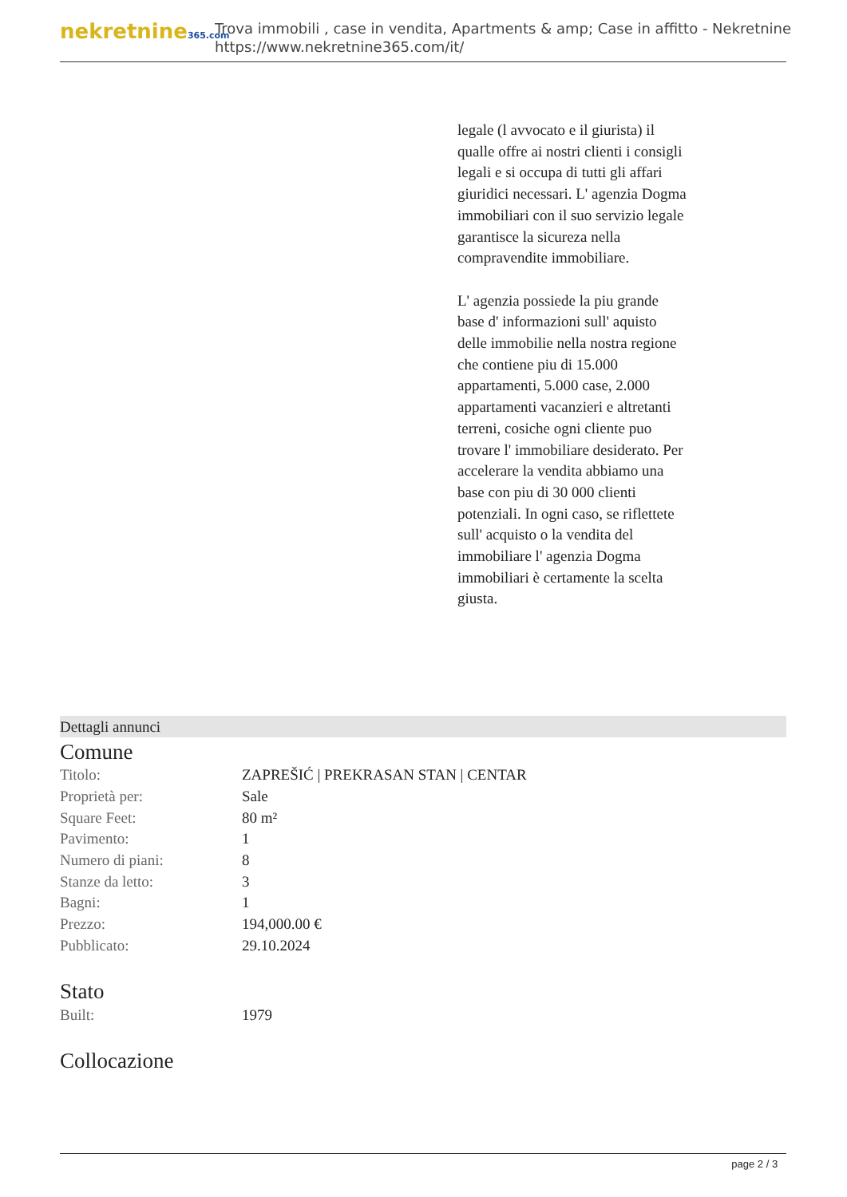nekretnine365.com
Trova immobili , case in vendita, Apartments & amp; Case in affitto - Nekretnine
https://www.nekretnine365.com/it/
legale (l avvocato e il giurista) il qualle offre ai nostri clienti i consigli legali e si occupa di tutti gli affari giuridici necessari. L' agenzia Dogma immobiliari con il suo servizio legale garantisce la sicureza nella compravendite immobiliare.
L' agenzia possiede la piu grande base d' informazioni sull' aquisto delle immobilie nella nostra regione che contiene piu di 15.000 appartamenti, 5.000 case, 2.000 appartamenti vacanzieri e altretanti terreni, cosiche ogni cliente puo trovare l' immobiliare desiderato. Per accelerare la vendita abbiamo una base con piu di 30 000 clienti potenziali. In ogni caso, se riflettete sull' acquisto o la vendita del immobiliare l' agenzia Dogma immobiliari è certamente la scelta giusta.
Dettagli annunci
Comune
| Titolo: | ZAPREŠIĆ / PREKRASAN STAN / CENTAR |
| Proprietà per: | Sale |
| Square Feet: | 80 m² |
| Pavimento: | 1 |
| Numero di piani: | 8 |
| Stanze da letto: | 3 |
| Bagni: | 1 |
| Prezzo: | 194,000.00 € |
| Pubblicato: | 29.10.2024 |
Stato
| Built: | 1979 |
Collocazione
page 2 / 3